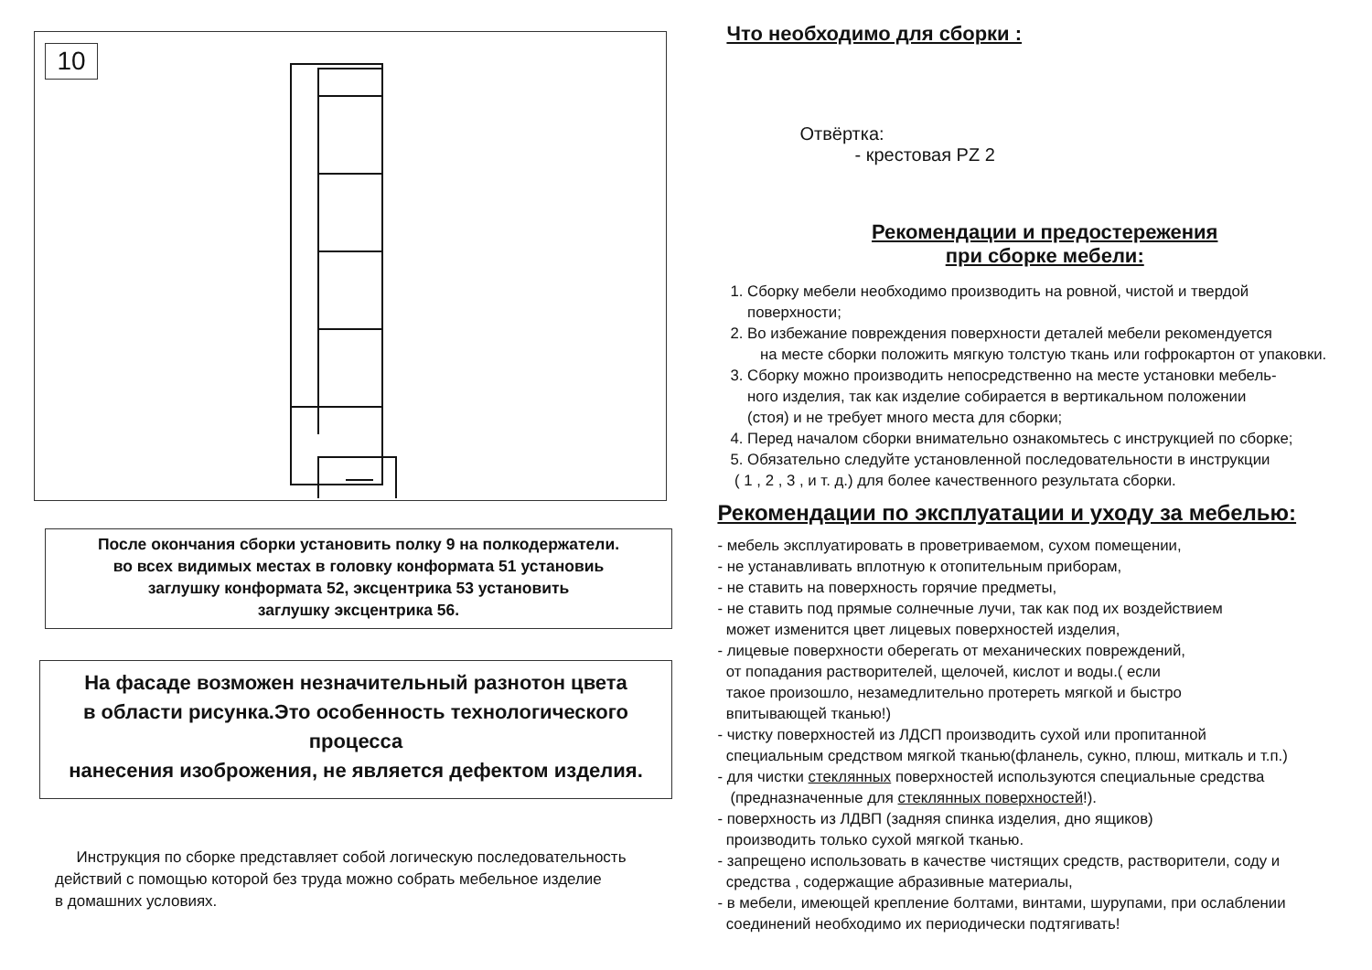10
После окончания сборки установить полку 9 на полкодержатели.
во всех видимых местах в головку конформата 51 установиь
заглушку конформата 52, эксцентрика 53 установить
заглушку эксцентрика 56.
На фасаде возможен незначительный разнотон цвета
в области рисунка.Это особенность технологического процесса
нанесения изоброжения, не является дефектом изделия.
Инструкция по сборке представляет собой логическую последовательность
действий с помощью которой без труда можно собрать мебельное изделие
в домашних условиях.
Что необходимо для сборки :
Отвёртка:
- крестовая PZ 2
Рекомендации и предостережения
при сборке мебели:
1. Сборку мебели необходимо производить на ровной, чистой и твердой
поверхности;
2. Во избежание повреждения поверхности деталей мебели рекомендуется
на месте сборки положить мягкую толстую ткань или гофрокартон от упаковки.
3. Сборку можно производить непосредственно на месте установки мебель-
ного изделия, так как изделие собирается в вертикальном положении
(стоя) и не требует много места для сборки;
4. Перед началом сборки внимательно ознакомьтесь с инструкцией по сборке;
5. Обязательно следуйте установленной последовательности в инструкции
( 1 , 2 , 3 , и т. д.) для более качественного результата сборки.
Рекомендации по эксплуатации и уходу за мебелью:
- мебель эксплуатировать в проветриваемом, сухом помещении,
- не устанавливать вплотную к отопительным приборам,
- не ставить на поверхность горячие предметы,
- не ставить под прямые солнечные лучи, так как под их воздействием
может изменится цвет лицевых поверхностей изделия,
- лицевые поверхности оберегать от механических повреждений,
от попадания растворителей, щелочей, кислот и воды.( если
такое произошло, незамедлительно протереть мягкой и быстро
впитывающей тканью!)
- чистку поверхностей из ЛДСП производить сухой или пропитанной
специальным средством мягкой тканью(фланель, сукно, плюш, миткаль и т.п.)
- для чистки стеклянных поверхностей используются специальные средства
(предназначенные для стеклянных поверхностей!).
- поверхность из ЛДВП (задняя спинка изделия, дно ящиков)
производить только сухой мягкой тканью.
- запрещено использовать в качестве чистящих средств, растворители, соду и
средства , содержащие абразивные материалы,
- в мебели, имеющей крепление болтами, винтами, шурупами, при ослаблении
соединений необходимо их периодически подтягивать!